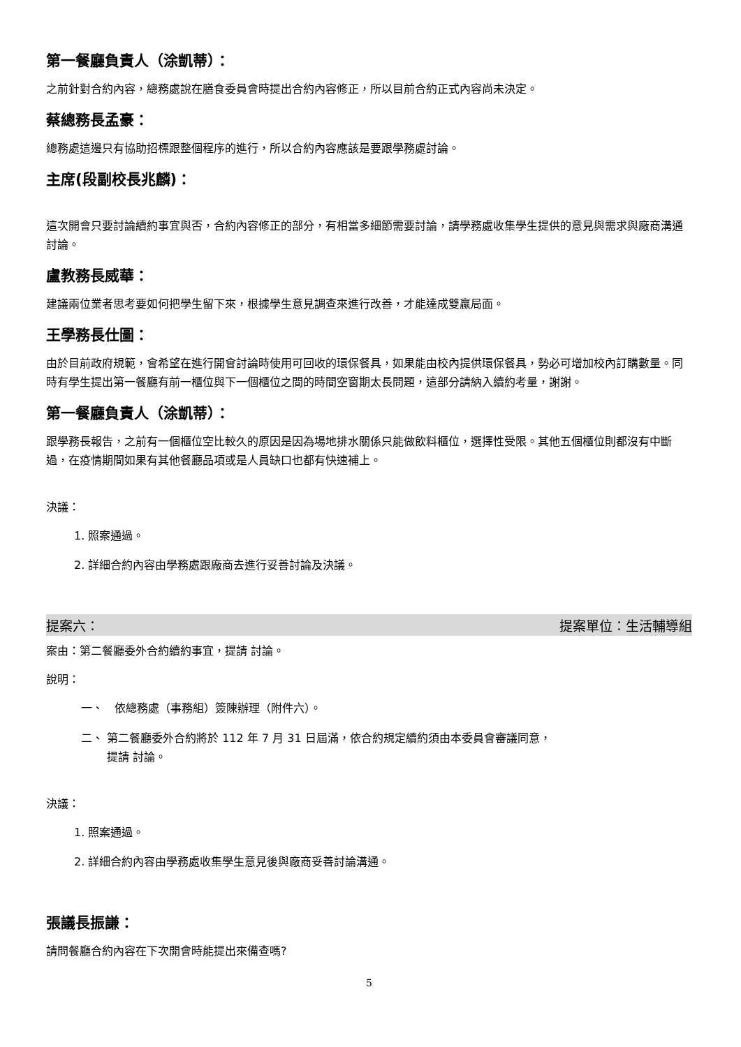第一餐廳負責人（涂凱蒂）：
之前針對合約內容，總務處說在膳食委員會時提出合約內容修正，所以目前合約正式內容尚未決定。
蔡總務長孟豪：
總務處這邊只有協助招標跟整個程序的進行，所以合約內容應該是要跟學務處討論。
主席(段副校長兆麟)：
這次開會只要討論續約事宜與否，合約內容修正的部分，有相當多細節需要討論，請學務處收集學生提供的意見與需求與廠商溝通討論。
盧教務長威華：
建議兩位業者思考要如何把學生留下來，根據學生意見調查來進行改善，才能達成雙贏局面。
王學務長仕圖：
由於目前政府規範，會希望在進行開會討論時使用可回收的環保餐具，如果能由校內提供環保餐具，勢必可增加校內訂購數量。同時有學生提出第一餐廳有前一櫃位與下一個櫃位之間的時間空窗期太長問題，這部分請納入續約考量，謝謝。
第一餐廳負責人（涂凱蒂）：
跟學務長報告，之前有一個櫃位空比較久的原因是因為場地排水關係只能做飲料櫃位，選擇性受限。其他五個櫃位則都沒有中斷過，在疫情期間如果有其他餐廳品項或是人員缺口也都有快速補上。
決議：
1. 照案通過。
2. 詳細合約內容由學務處跟廠商去進行妥善討論及決議。
提案六： 提案單位：生活輔導組
案由：第二餐廳委外合約續約事宜，提請 討論。
說明：
一、　依總務處（事務組）簽陳辦理（附件六）。
二、 第二餐廳委外合約將於 112 年 7 月 31 日屆滿，依合約規定續約須由本委員會審議同意，
　　 提請 討論。
決議：
1. 照案通過。
2. 詳細合約內容由學務處收集學生意見後與廠商妥善討論溝通。
張議長振謙：
請問餐廳合約內容在下次開會時能提出來備查嗎?
5